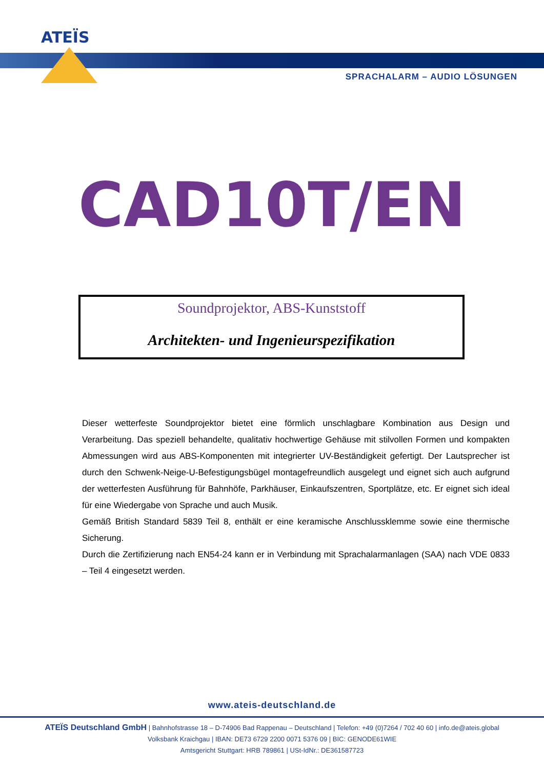ATEÏS
SPRACHALARM – AUDIO LÖSUNGEN
CAD10T/EN
Soundprojektor, ABS-Kunststoff
Architekten- und Ingenieurspezifikation
Dieser wetterfeste Soundprojektor bietet eine förmlich unschlagbare Kombination aus Design und Verarbeitung. Das speziell behandelte, qualitativ hochwertige Gehäuse mit stilvollen Formen und kompakten Abmessungen wird aus ABS-Komponenten mit integrierter UV-Beständigkeit gefertigt. Der Lautsprecher ist durch den Schwenk-Neige-U-Befestigungsbügel montagefreundlich ausgelegt und eignet sich auch aufgrund der wetterfesten Ausführung für Bahnhöfe, Parkhäuser, Einkaufszentren, Sportplätze, etc. Er eignet sich ideal für eine Wiedergabe von Sprache und auch Musik.
Gemäß British Standard 5839 Teil 8, enthält er eine keramische Anschlussklemme sowie eine thermische Sicherung.
Durch die Zertifizierung nach EN54-24 kann er in Verbindung mit Sprachalarmanlagen (SAA) nach VDE 0833 – Teil 4 eingesetzt werden.
www.ateis-deutschland.de
ATEÏS Deutschland GmbH | Bahnhofstrasse 18 – D-74906 Bad Rappenau – Deutschland | Telefon: +49 (0)7264 / 702 40 60 | info.de@ateis.global
Volksbank Kraichgau | IBAN: DE73 6729 2200 0071 5376 09 | BIC: GENODE61WIE
Amtsgericht Stuttgart: HRB 789861 | USt-IdNr.: DE361587723